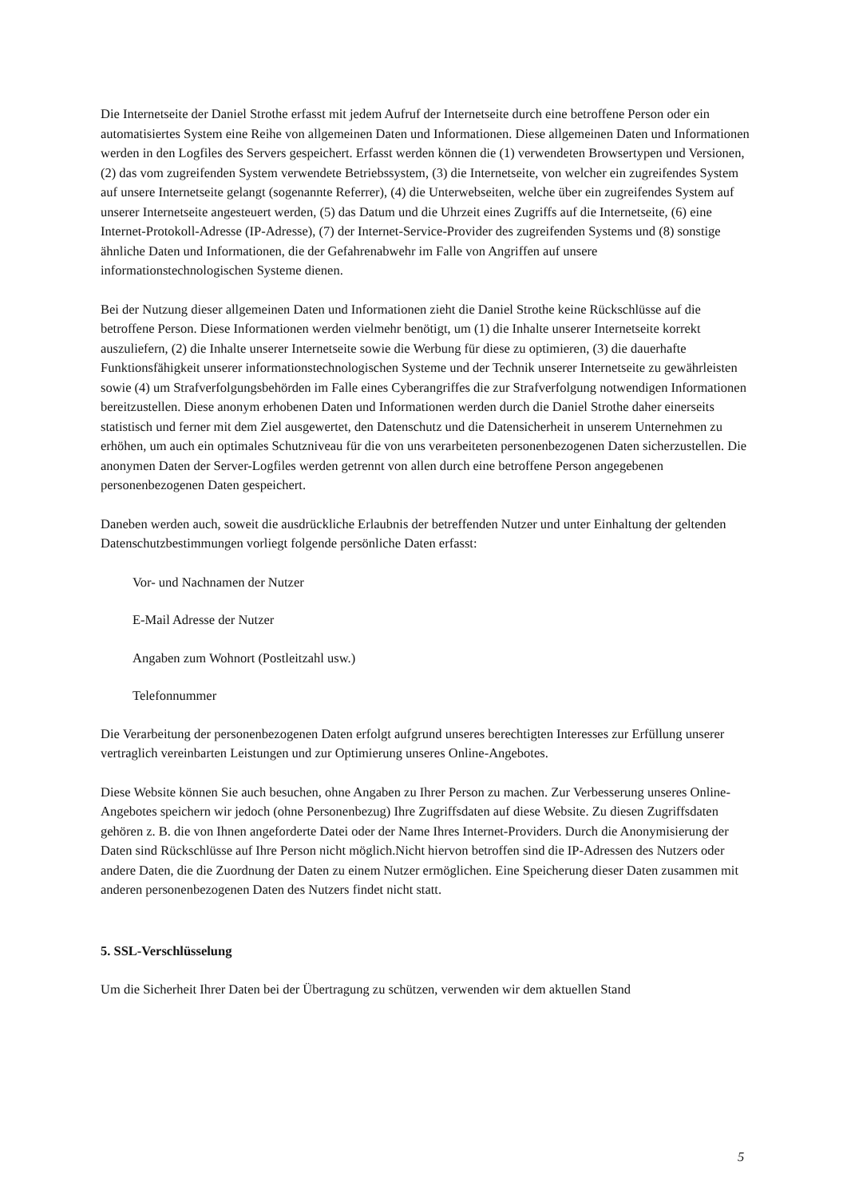Die Internetseite der Daniel Strothe erfasst mit jedem Aufruf der Internetseite durch eine betroffene Person oder ein automatisiertes System eine Reihe von allgemeinen Daten und Informationen. Diese allgemeinen Daten und Informationen werden in den Logfiles des Servers gespeichert. Erfasst werden können die (1) verwendeten Browsertypen und Versionen, (2) das vom zugreifenden System verwendete Betriebssystem, (3) die Internetseite, von welcher ein zugreifendes System auf unsere Internetseite gelangt (sogenannte Referrer), (4) die Unterwebseiten, welche über ein zugreifendes System auf unserer Internetseite angesteuert werden, (5) das Datum und die Uhrzeit eines Zugriffs auf die Internetseite, (6) eine Internet-Protokoll-Adresse (IP-Adresse), (7) der Internet-Service-Provider des zugreifenden Systems und (8) sonstige ähnliche Daten und Informationen, die der Gefahrenabwehr im Falle von Angriffen auf unsere informationstechnologischen Systeme dienen.
Bei der Nutzung dieser allgemeinen Daten und Informationen zieht die Daniel Strothe keine Rückschlüsse auf die betroffene Person. Diese Informationen werden vielmehr benötigt, um (1) die Inhalte unserer Internetseite korrekt auszuliefern, (2) die Inhalte unserer Internetseite sowie die Werbung für diese zu optimieren, (3) die dauerhafte Funktionsfähigkeit unserer informationstechnologischen Systeme und der Technik unserer Internetseite zu gewährleisten sowie (4) um Strafverfolgungsbehörden im Falle eines Cyberangriffes die zur Strafverfolgung notwendigen Informationen bereitzustellen. Diese anonym erhobenen Daten und Informationen werden durch die Daniel Strothe daher einerseits statistisch und ferner mit dem Ziel ausgewertet, den Datenschutz und die Datensicherheit in unserem Unternehmen zu erhöhen, um auch ein optimales Schutzniveau für die von uns verarbeiteten personenbezogenen Daten sicherzustellen. Die anonymen Daten der Server-Logfiles werden getrennt von allen durch eine betroffene Person angegebenen personenbezogenen Daten gespeichert.
Daneben werden auch, soweit die ausdrückliche Erlaubnis der betreffenden Nutzer und unter Einhaltung der geltenden Datenschutzbestimmungen vorliegt folgende persönliche Daten erfasst:
Vor- und Nachnamen der Nutzer
E-Mail Adresse der Nutzer
Angaben zum Wohnort (Postleitzahl usw.)
Telefonnummer
Die Verarbeitung der personenbezogenen Daten erfolgt aufgrund unseres berechtigten Interesses zur Erfüllung unserer vertraglich vereinbarten Leistungen und zur Optimierung unseres Online-Angebotes.
Diese Website können Sie auch besuchen, ohne Angaben zu Ihrer Person zu machen. Zur Verbesserung unseres Online-Angebotes speichern wir jedoch (ohne Personenbezug) Ihre Zugriffsdaten auf diese Website. Zu diesen Zugriffsdaten gehören z. B. die von Ihnen angeforderte Datei oder der Name Ihres Internet-Providers. Durch die Anonymisierung der Daten sind Rückschlüsse auf Ihre Person nicht möglich.Nicht hiervon betroffen sind die IP-Adressen des Nutzers oder andere Daten, die die Zuordnung der Daten zu einem Nutzer ermöglichen. Eine Speicherung dieser Daten zusammen mit anderen personenbezogenen Daten des Nutzers findet nicht statt.
5. SSL-Verschlüsselung
Um die Sicherheit Ihrer Daten bei der Übertragung zu schützen, verwenden wir dem aktuellen Stand
5